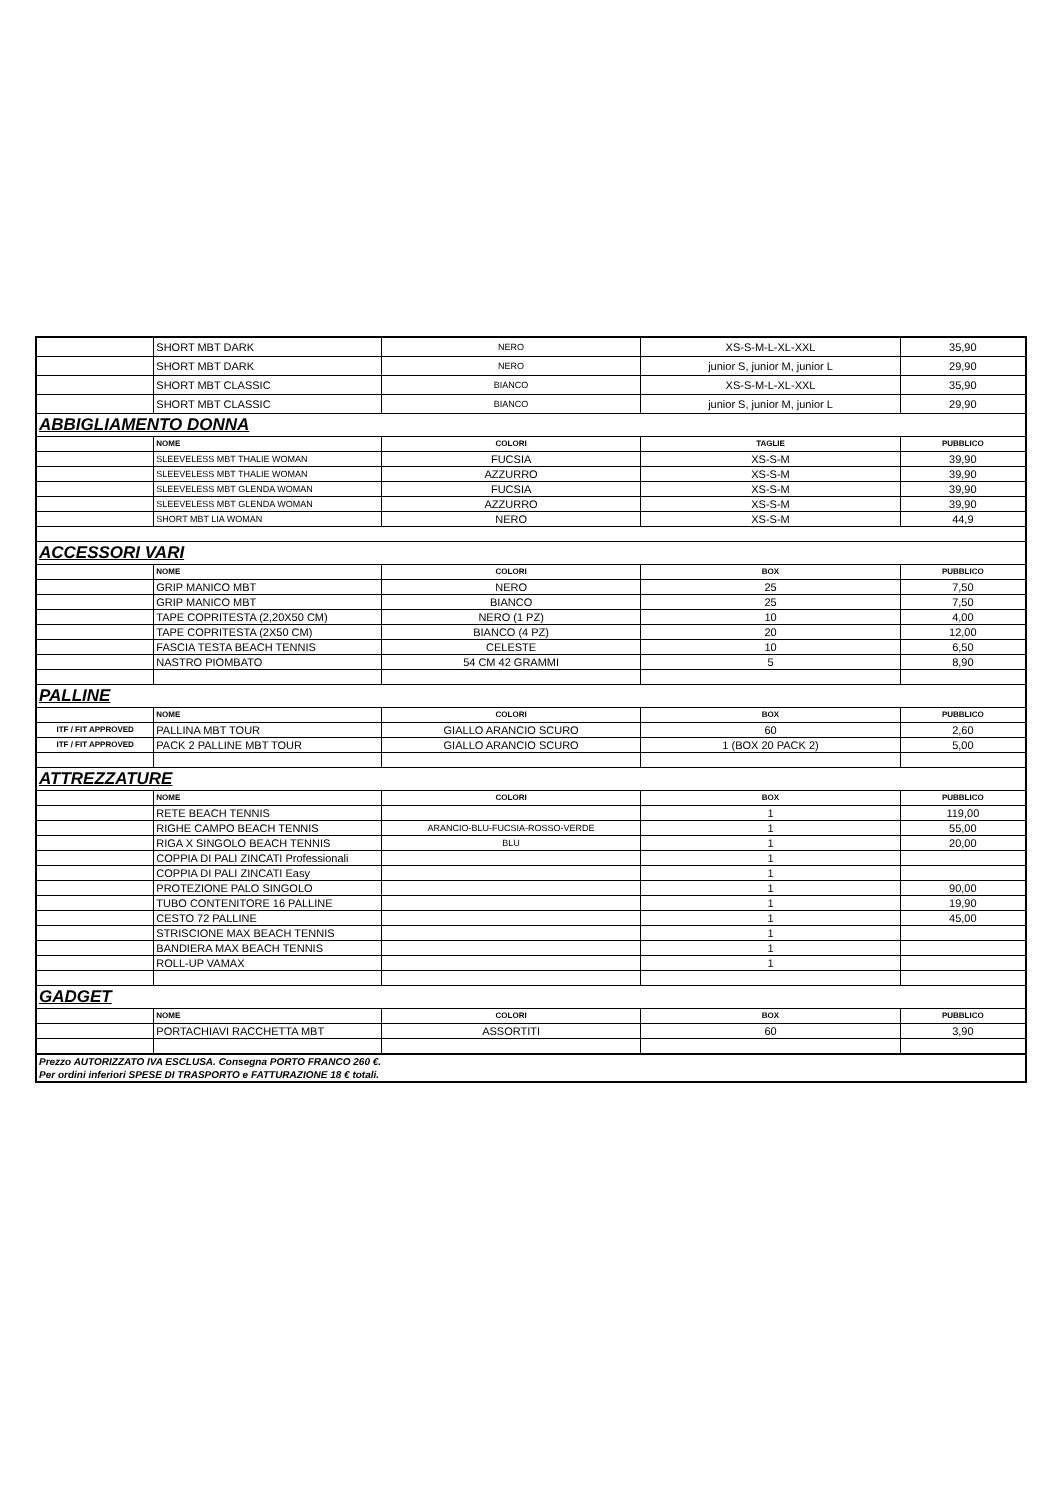| | SHORT MBT DARK | NERO | XS-S-M-L-XL-XXL | 35,90 |
| | SHORT MBT DARK | NERO | junior S, junior M, junior L | 29,90 |
| | SHORT MBT CLASSIC | BIANCO | XS-S-M-L-XL-XXL | 35,90 |
| | SHORT MBT CLASSIC | BIANCO | junior S, junior M, junior L | 29,90 |
| ABBIGLIAMENTO DONNA | | | | |
| | NOME | COLORI | TAGLIE | PUBBLICO |
| | SLEEVELESS MBT THALIE WOMAN | FUCSIA | XS-S-M | 39,90 |
| | SLEEVELESS MBT THALIE WOMAN | AZZURRO | XS-S-M | 39,90 |
| | SLEEVELESS MBT GLENDA WOMAN | FUCSIA | XS-S-M | 39,90 |
| | SLEEVELESS MBT GLENDA WOMAN | AZZURRO | XS-S-M | 39,90 |
| | SHORT MBT LIA WOMAN | NERO | XS-S-M | 44,9 |
| ACCESSORI VARI | | | | |
| | NOME | COLORI | BOX | PUBBLICO |
| | GRIP MANICO MBT | NERO | 25 | 7,50 |
| | GRIP MANICO MBT | BIANCO | 25 | 7,50 |
| | TAPE COPRITESTA (2,20X50 CM) | NERO (1 PZ) | 10 | 4,00 |
| | TAPE COPRITESTA (2X50 CM) | BIANCO (4 PZ) | 20 | 12,00 |
| | FASCIA TESTA BEACH TENNIS | CELESTE | 10 | 6,50 |
| | NASTRO PIOMBATO | 54 CM 42 GRAMMI | 5 | 8,90 |
| PALLINE | | | | |
| | NOME | COLORI | BOX | PUBBLICO |
| ITF / FIT APPROVED | PALLINA MBT TOUR | GIALLO ARANCIO SCURO | 60 | 2,60 |
| ITF / FIT APPROVED | PACK 2 PALLINE MBT TOUR | GIALLO ARANCIO SCURO | 1 (BOX 20 PACK 2) | 5,00 |
| ATTREZZATURE | | | | |
| | NOME | COLORI | BOX | PUBBLICO |
| | RETE BEACH TENNIS | | 1 | 119,00 |
| | RIGHE CAMPO BEACH TENNIS | ARANCIO-BLU-FUCSIA-ROSSO-VERDE | 1 | 55,00 |
| | RIGA X SINGOLO BEACH TENNIS | BLU | 1 | 20,00 |
| | COPPIA DI PALI ZINCATI Professionali | | 1 | |
| | COPPIA DI PALI ZINCATI Easy | | 1 | |
| | PROTEZIONE PALO SINGOLO | | 1 | 90,00 |
| | TUBO CONTENITORE 16 PALLINE | | 1 | 19,90 |
| | CESTO 72 PALLINE | | 1 | 45,00 |
| | STRISCIONE MAX BEACH TENNIS | | 1 | |
| | BANDIERA MAX BEACH TENNIS | | 1 | |
| | ROLL-UP VAMAX | | 1 | |
| GADGET | | | | |
| | NOME | COLORI | BOX | PUBBLICO |
| | PORTACHIAVI RACCHETTA MBT | ASSORTITI | 60 | 3,90 |
| Prezzo AUTORIZZATO IVA ESCLUSA. Consegna PORTO FRANCO 260 €. Per ordini inferiori SPESE DI TRASPORTO e FATTURAZIONE 18 € totali. | | | | |